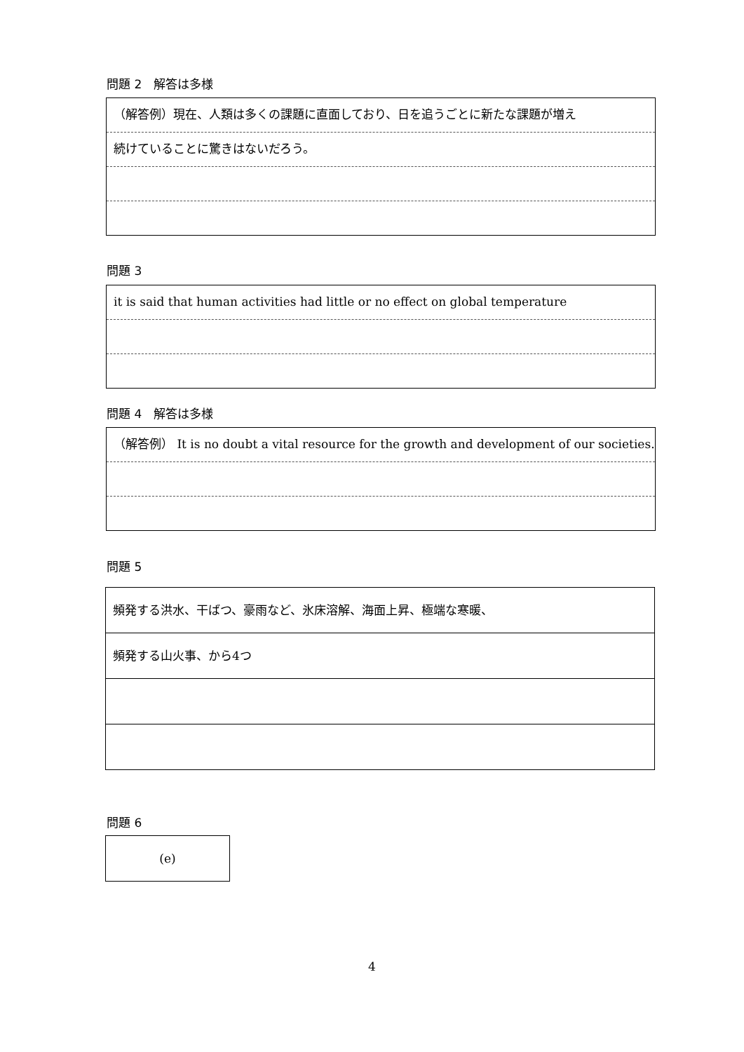問題 2　解答は多様
（解答例）現在、人類は多くの課題に直面しており、日を追うごとに新たな課題が増え
続けていることに驚きはないだろう。
問題 3
it is said that human activities had little or no effect on global temperature
問題 4　解答は多様
（解答例） It is no doubt a vital resource for the growth and development of our societies.
問題 5
頻発する洪水、干ばつ、豪雨など、氷床溶解、海面上昇、極端な寒暖、
頻発する山火事、から4つ
問題 6
(e)
4